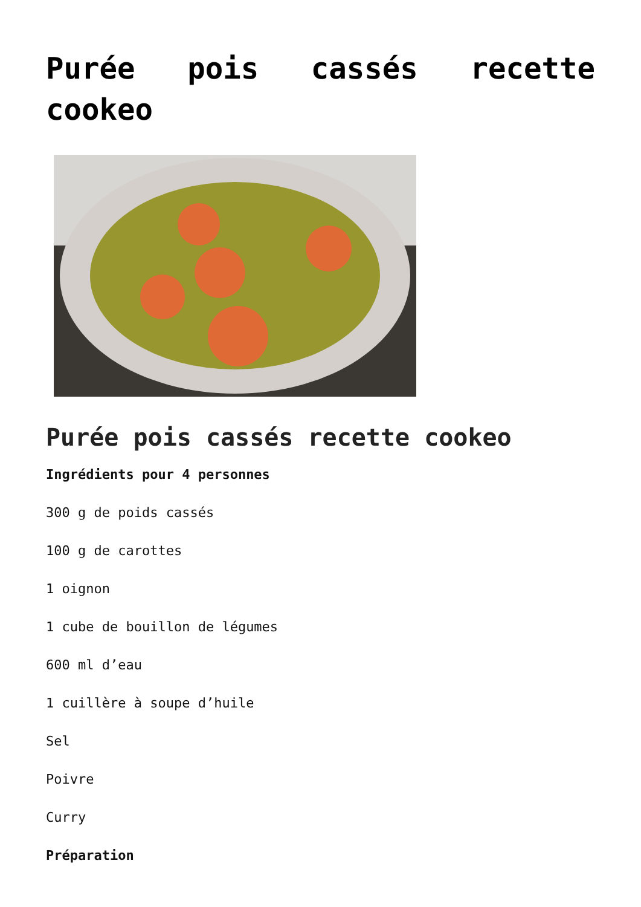Purée pois cassés recette cookeo
Purée pois cassés recette cookeo
Ingrédients pour 4 personnes
300 g de poids cassés
100 g de carottes
1 oignon
1 cube de bouillon de légumes
600 ml d’eau
1 cuillère à soupe d’huile
Sel
Poivre
Curry
Préparation